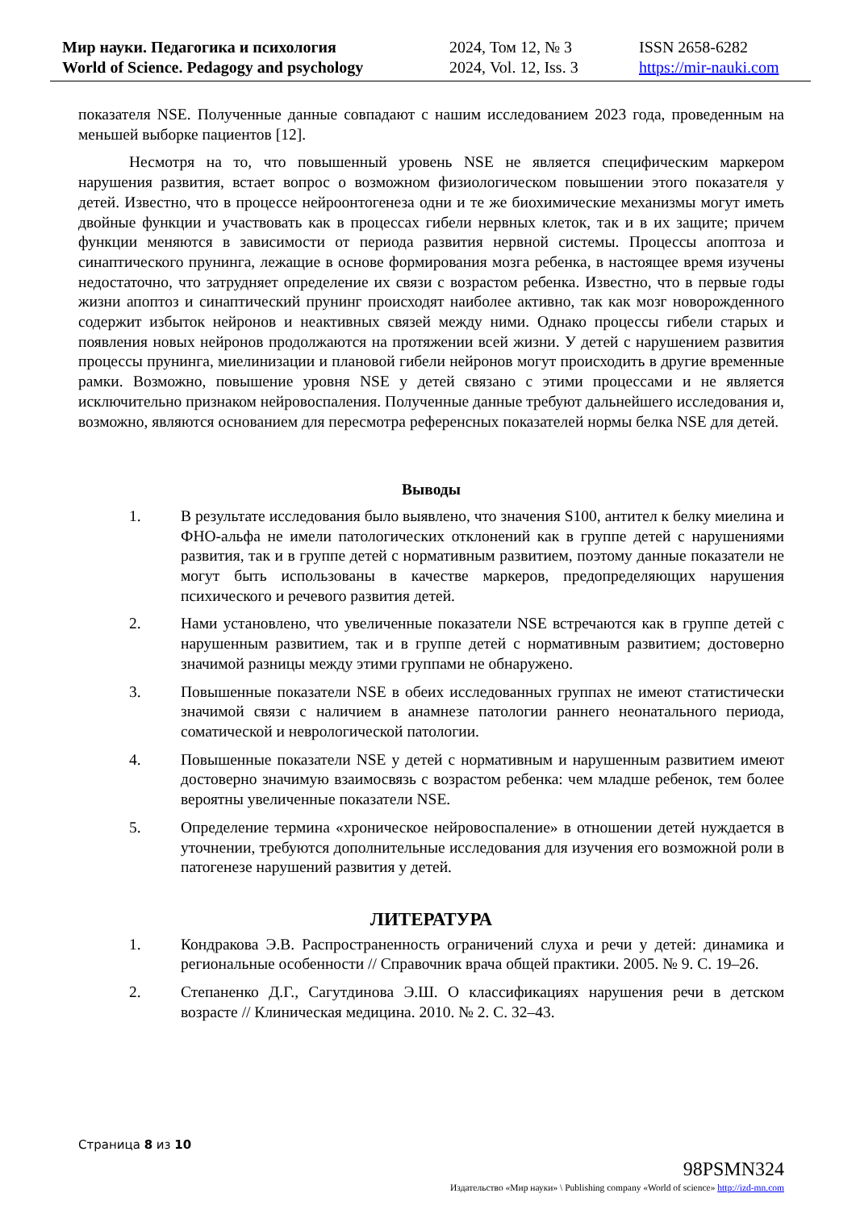Мир науки. Педагогика и психология
World of Science. Pedagogy and psychology
2024, Том 12, № 3
2024, Vol. 12, Iss. 3
ISSN 2658-6282
https://mir-nauki.com
показателя NSE. Полученные данные совпадают с нашим исследованием 2023 года, проведенным на меньшей выборке пациентов [12].
Несмотря на то, что повышенный уровень NSE не является специфическим маркером нарушения развития, встает вопрос о возможном физиологическом повышении этого показателя у детей. Известно, что в процессе нейроонтогенеза одни и те же биохимические механизмы могут иметь двойные функции и участвовать как в процессах гибели нервных клеток, так и в их защите; причем функции меняются в зависимости от периода развития нервной системы. Процессы апоптоза и синаптического прунинга, лежащие в основе формирования мозга ребенка, в настоящее время изучены недостаточно, что затрудняет определение их связи с возрастом ребенка. Известно, что в первые годы жизни апоптоз и синаптический прунинг происходят наиболее активно, так как мозг новорожденного содержит избыток нейронов и неактивных связей между ними. Однако процессы гибели старых и появления новых нейронов продолжаются на протяжении всей жизни. У детей с нарушением развития процессы прунинга, миелинизации и плановой гибели нейронов могут происходить в другие временные рамки. Возможно, повышение уровня NSE у детей связано с этими процессами и не является исключительно признаком нейровоспаления. Полученные данные требуют дальнейшего исследования и, возможно, являются основанием для пересмотра референсных показателей нормы белка NSE для детей.
Выводы
1. В результате исследования было выявлено, что значения S100, антител к белку миелина и ФНО-альфа не имели патологических отклонений как в группе детей с нарушениями развития, так и в группе детей с нормативным развитием, поэтому данные показатели не могут быть использованы в качестве маркеров, предопределяющих нарушения психического и речевого развития детей.
2. Нами установлено, что увеличенные показатели NSE встречаются как в группе детей с нарушенным развитием, так и в группе детей с нормативным развитием; достоверно значимой разницы между этими группами не обнаружено.
3. Повышенные показатели NSE в обеих исследованных группах не имеют статистически значимой связи с наличием в анамнезе патологии раннего неонатального периода, соматической и неврологической патологии.
4. Повышенные показатели NSE у детей с нормативным и нарушенным развитием имеют достоверно значимую взаимосвязь с возрастом ребенка: чем младше ребенок, тем более вероятны увеличенные показатели NSE.
5. Определение термина «хроническое нейровоспаление» в отношении детей нуждается в уточнении, требуются дополнительные исследования для изучения его возможной роли в патогенезе нарушений развития у детей.
ЛИТЕРАТУРА
1. Кондракова Э.В. Распространенность ограничений слуха и речи у детей: динамика и региональные особенности // Справочник врача общей практики. 2005. № 9. С. 19–26.
2. Степаненко Д.Г., Сагутдинова Э.Ш. О классификациях нарушения речи в детском возрасте // Клиническая медицина. 2010. № 2. С. 32–43.
Страница 8 из 10
98PSMN324
Издательство «Мир науки» \ Publishing company «World of science» http://izd-mn.com